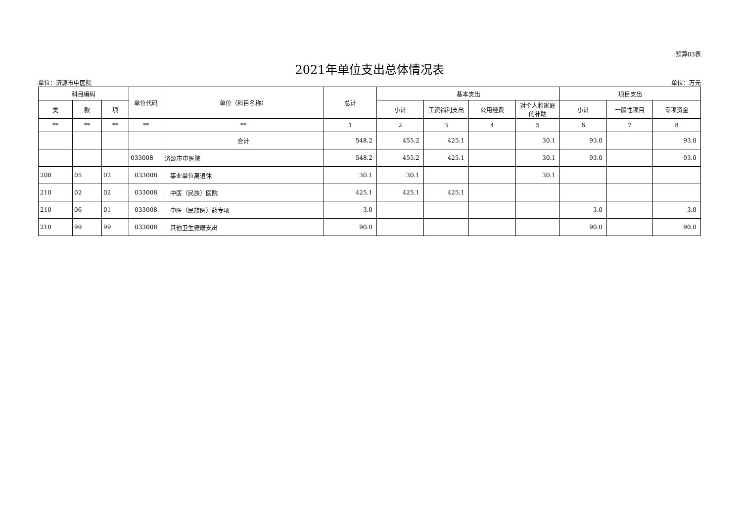预算03表
2021年单位支出总体情况表
单位：济源市中医院 单位：万元
| 科目编码 | | | 单位代码 | 单位（科目名称） | 总计 | 基本支出 | | | | 项目支出 | | |
| --- | --- | --- | --- | --- | --- | --- | --- | --- | --- | --- | --- | --- |
| 类 | 款 | 项 | | | | 小计 | 工资福利支出 | 公用经费 | 对个人和家庭的补助 | 小计 | 一般性项目 | 专项资金 |
| ** | ** | ** | ** | ** | 1 | 2 | 3 | 4 | 5 | 6 | 7 | 8 |
| | | | | 合计 | 548.2 | 455.2 | 425.1 | | 30.1 | 93.0 | | 93.0 |
| | | | 033008 | 济源市中医院 | 548.2 | 455.2 | 425.1 | | 30.1 | 93.0 | | 93.0 |
| 208 | 05 | 02 | 033008 | 事业单位离退休 | 30.1 | 30.1 | | | 30.1 | | | |
| 210 | 02 | 02 | 033008 | 中医（民族）医院 | 425.1 | 425.1 | 425.1 | | | | | |
| 210 | 06 | 01 | 033008 | 中医（民族医）药专项 | 3.0 | | | | | 3.0 | | 3.0 |
| 210 | 99 | 99 | 033008 | 其他卫生健康支出 | 90.0 | | | | | 90.0 | | 90.0 |